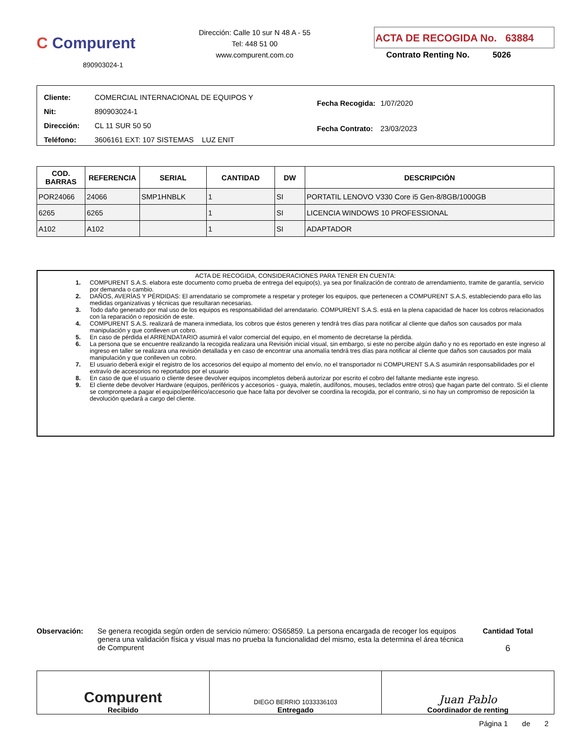C Compurent
890903024-1
Dirección: Calle 10 sur N 48 A - 55
Tel: 448 51 00
www.compurent.com.co
ACTA DE RECOGIDA No. 63884
Contrato Renting No. 5026
| Cliente: | COMERCIAL INTERNACIONAL DE EQUIPOS Y |
| Nit: | 890903024-1 |
| Dirección: | CL 11 SUR 50 50 |
| Teléfono: | 3606161 EXT: 107 SISTEMAS LUZ ENIT |
| Fecha Recogida: | 1/07/2020 |
| Fecha Contrato: | 23/03/2023 |
| COD. BARRAS | REFERENCIA | SERIAL | CANTIDAD | DW | DESCRIPCIÓN |
| --- | --- | --- | --- | --- | --- |
| POR24066 | 24066 | SMP1HNBLK | 1 | SI | PORTATIL LENOVO V330 Core i5 Gen-8/8GB/1000GB |
| 6265 | 6265 | | 1 | SI | LICENCIA WINDOWS 10 PROFESSIONAL |
| A102 | A102 | | 1 | SI | ADAPTADOR |
ACTA DE RECOGIDA, CONSIDERACIONES PARA TENER EN CUENTA:
1. COMPURENT S.A.S. elabora este documento como prueba de entrega del equipo(s), ya sea por finalización de contrato de arrendamiento, tramite de garantía, servicio por demanda o cambio.
2. DAÑOS, AVERÍAS Y PÉRDIDAS: El arrendatario se compromete a respetar y proteger los equipos, que pertenecen a COMPURENT S.A.S, estableciendo para ello las medidas organizativas y técnicas que resultaran necesarias.
3. Todo daño generado por mal uso de los equipos es responsabilidad del arrendatario. COMPURENT S.A.S. está en la plena capacidad de hacer los cobros relacionados con la reparación o reposición de este.
4. COMPURENT S.A.S. realizará de manera inmediata, los cobros que éstos generen y tendrá tres días para notificar al cliente que daños son causados por mala manipulación y que conlleven un cobro.
5. En caso de pérdida el ARRENDATARIO asumirá el valor comercial del equipo, en el momento de decretarse la pérdida.
6. La persona que se encuentre realizando la recogida realizara una Revisión inicial visual, sin embargo, si este no percibe algún daño y no es reportado en este ingreso al ingreso en taller se realizara una revisión detallada y en caso de encontrar una anomalía tendrá tres días para notificar al cliente que daños son causados por mala manipulación y que conlleven un cobro.
7. El usuario deberá exigir el registro de los accesorios del equipo al momento del envío, no el transportador ni COMPURENT S.A.S asumirán responsabilidades por el extravío de accesorios no reportados por el usuario
8. En caso de que el usuario o cliente desee devolver equipos incompletos deberá autorizar por escrito el cobro del faltante mediante este ingreso.
9. El cliente debe devolver Hardware (equipos, periféricos y accesorios - guaya, maletín, audífonos, mouses, teclados entre otros) que hagan parte del contrato. Si el cliente se compromete a pagar el equipo/periférico/accesorio que hace falta por devolver se coordina la recogida, por el contrario, si no hay un compromiso de reposición la devolución quedará a cargo del cliente.
Observación: Se genera recogida según orden de servicio número: OS65859. La persona encargada de recoger los equipos genera una validación física y visual mas no prueba la funcionalidad del mismo, esta la determina el área técnica de Compurent
Cantidad Total
6
Compurent
Recibido
DIEGO BERRIO 1033336103
Entregado
Juan Pablo
Coordinador de renting
Página 1 de 2